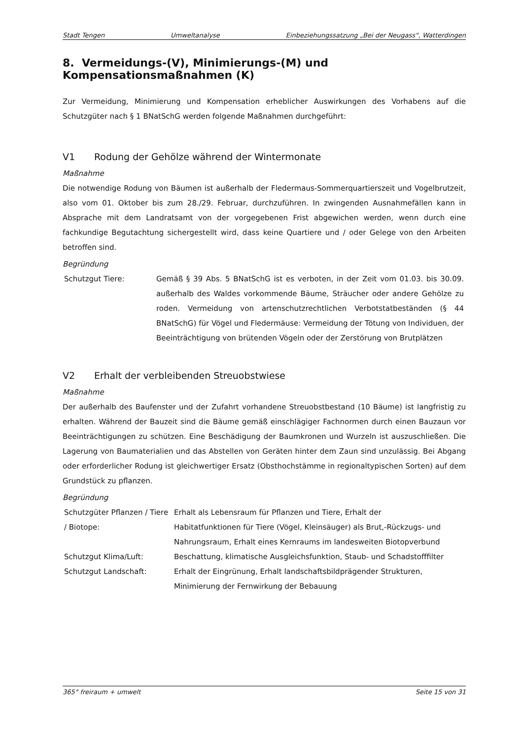Stadt Tengen Umweltanalyse Einbeziehungssatzung „Bei der Neugass“, Watterdingen
8. Vermeidungs-(V), Minimierungs-(M) und Kompensationsmaßnahmen (K)
Zur Vermeidung, Minimierung und Kompensation erheblicher Auswirkungen des Vorhabens auf die Schutzgüter nach § 1 BNatSchG werden folgende Maßnahmen durchgeführt:
V1 Rodung der Gehölze während der Wintermonate
Maßnahme
Die notwendige Rodung von Bäumen ist außerhalb der Fledermaus-Sommerquartierszeit und Vogelbrutzeit, also vom 01. Oktober bis zum 28./29. Februar, durchzuführen. In zwingenden Ausnahmefällen kann in Absprache mit dem Landratsamt von der vorgegebenen Frist abgewichen werden, wenn durch eine fachkundige Begutachtung sichergestellt wird, dass keine Quartiere und / oder Gelege von den Arbeiten betroffen sind.
Begründung
| Schutzgut Tiere: | Gemäß § 39 Abs. 5 BNatSchG ist es verboten, in der Zeit vom 01.03. bis 30.09. außerhalb des Waldes vorkommende Bäume, Sträucher oder andere Gehölze zu roden. Vermeidung von artenschutzrechtlichen Verbotstatbeständen (§ 44 BNatSchG) für Vögel und Fledermäuse: Vermeidung der Tötung von Individuen, der Beeinträchtigung von brütenden Vögeln oder der Zerstörung von Brutplätzen |
V2 Erhalt der verbleibenden Streuobstwiese
Maßnahme
Der außerhalb des Baufenster und der Zufahrt vorhandene Streuobstbestand (10 Bäume) ist langfristig zu erhalten. Während der Bauzeit sind die Bäume gemäß einschlägiger Fachnormen durch einen Bauzaun vor Beeinträchtigungen zu schützen. Eine Beschädigung der Baumkronen und Wurzeln ist auszuschließen. Die Lagerung von Baumaterialien und das Abstellen von Geräten hinter dem Zaun sind unzulässig. Bei Abgang oder erforderlicher Rodung ist gleichwertiger Ersatz (Obsthochstämme in regionaltypischen Sorten) auf dem Grundstück zu pflanzen.
Begründung
| Schutzgüter Pflanzen / Tiere / Biotope: | Erhalt als Lebensraum für Pflanzen und Tiere, Erhalt der Habitatfunktionen für Tiere (Vögel, Kleinsäuger) als Brut,-Rückzugs- und Nahrungsraum, Erhalt eines Kernraums im landesweiten Biotopverbund |
| Schutzgut Klima/Luft: | Beschattung, klimatische Ausgleichsfunktion, Staub- und Schadstofffilter |
| Schutzgut Landschaft: | Erhalt der Eingrünung, Erhalt landschaftsbildprägender Strukturen, Minimierung der Fernwirkung der Bebauung |
365° freiraum + umwelt Seite 15 von 31